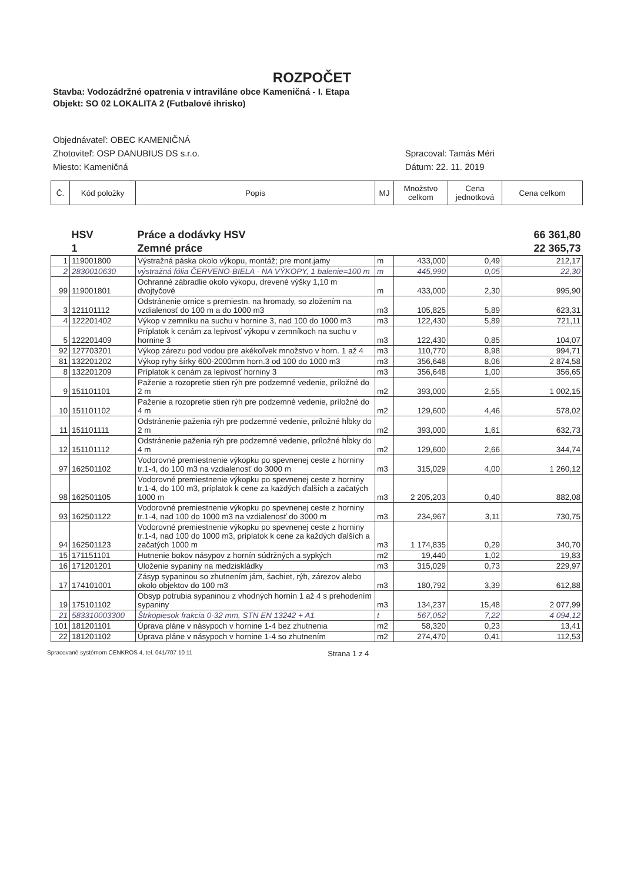ROZPOČET
Stavba: Vodozádržné opatrenia v intraviláne obce Kameničná - I. Etapa
Objekt: SO 02 LOKALITA 2 (Futbalové ihrisko)
Objednávateľ: OBEC KAMENIČNÁ
Zhotoviteľ: OSP DANUBIUS DS s.r.o.
Miesto: Kameničná
Spracoval: Tamás Méri
Dátum: 22. 11. 2019
| Č. | Kód položky | Popis | MJ | Množstvo celkom | Cena jednotková | Cena celkom |
| --- | --- | --- | --- | --- | --- | --- |
| | HSV | Práce a dodávky HSV | | | | 66 361,80 |
| | 1 | Zemné práce | | | | 22 365,73 |
| 1 | 119001800 | Výstražná páska okolo výkopu, montáž; pre mont.jamy | m | 433,000 | 0,49 | 212,17 |
| 2 | 2830010630 | výstražná fólia ČERVENO-BIELA - NA VÝKOPY, 1 balenie=100 m | m | 445,990 | 0,05 | 22,30 |
| 99 | 119001801 | Ochranné zábradlie okolo výkopu, drevené výšky 1,10 m dvojtyčové | m | 433,000 | 2,30 | 995,90 |
| 3 | 121101112 | Odstránenie ornice s premiestn. na hromady, so zložením na vzdialenosť do 100 m a do 1000 m3 | m3 | 105,825 | 5,89 | 623,31 |
| 4 | 122201402 | Výkop v zemníku na suchu v hornine 3, nad 100 do 1000 m3 | m3 | 122,430 | 5,89 | 721,11 |
| 5 | 122201409 | Príplatok k cenám za lepivosť výkopu v zemníkoch na suchu v hornine 3 | m3 | 122,430 | 0,85 | 104,07 |
| 92 | 127703201 | Výkop zárezu pod vodou pre akékoľvek množstvo v horn. 1 až 4 | m3 | 110,770 | 8,98 | 994,71 |
| 81 | 132201202 | Výkop ryhy šírky 600-2000mm horn.3 od 100 do 1000 m3 | m3 | 356,648 | 8,06 | 2 874,58 |
| 8 | 132201209 | Príplatok k cenám za lepivosť horniny 3 | m3 | 356,648 | 1,00 | 356,65 |
| 9 | 151101101 | Paženie a rozopretie stien rýh pre podzemné vedenie, príložné do 2 m | m2 | 393,000 | 2,55 | 1 002,15 |
| 10 | 151101102 | Paženie a rozopretie stien rýh pre podzemné vedenie, príložné do 4 m | m2 | 129,600 | 4,46 | 578,02 |
| 11 | 151101111 | Odstránenie paženia rýh pre podzemné vedenie, príložné hĺbky do 2 m | m2 | 393,000 | 1,61 | 632,73 |
| 12 | 151101112 | Odstránenie paženia rýh pre podzemné vedenie, príložné hĺbky do 4 m | m2 | 129,600 | 2,66 | 344,74 |
| 97 | 162501102 | Vodorovné premiestnenie výkopku po spevnenej ceste z horniny tr.1-4, do 100 m3 na vzdialenosť do 3000 m | m3 | 315,029 | 4,00 | 1 260,12 |
| 98 | 162501105 | Vodorovné premiestnenie výkopku po spevnenej ceste z horniny tr.1-4, do 100 m3, príplatok k cene za každých ďalších a začatých 1000 m | m3 | 2 205,203 | 0,40 | 882,08 |
| 93 | 162501122 | Vodorovné premiestnenie výkopku po spevnenej ceste z horniny tr.1-4, nad 100 do 1000 m3 na vzdialenosť do 3000 m | m3 | 234,967 | 3,11 | 730,75 |
| 94 | 162501123 | Vodorovné premiestnenie výkopku po spevnenej ceste z horniny tr.1-4, nad 100 do 1000 m3, príplatok k cene za každých ďalších a začatých 1000 m | m3 | 1 174,835 | 0,29 | 340,70 |
| 15 | 171151101 | Hutnenie bokov násypov z hornín súdržných a sypkých | m2 | 19,440 | 1,02 | 19,83 |
| 16 | 171201201 | Uloženie sypaniny na medziskládky | m3 | 315,029 | 0,73 | 229,97 |
| 17 | 174101001 | Zásyp sypaninou so zhutnením jám, šachiet, rýh, zárezov alebo okolo objektov do 100 m3 | m3 | 180,792 | 3,39 | 612,88 |
| 19 | 175101102 | Obsyp potrubia sypaninou z vhodných hornín 1 až 4 s prehodením sypaniny | m3 | 134,237 | 15,48 | 2 077,99 |
| 21 | 583310003300 | Štrkopiesok frakcia 0-32 mm, STN EN 13242 + A1 | t | 567,052 | 7,22 | 4 094,12 |
| 101 | 181201101 | Úprava pláne v násypoch v hornine 1-4 bez zhutnenia | m2 | 58,320 | 0,23 | 13,41 |
| 22 | 181201102 | Úprava pláne v násypoch v hornine 1-4 so zhutnením | m2 | 274,470 | 0,41 | 112,53 |
Spracované systémom CENKROS 4, tel. 041/707 10 11 Strana 1 z 4